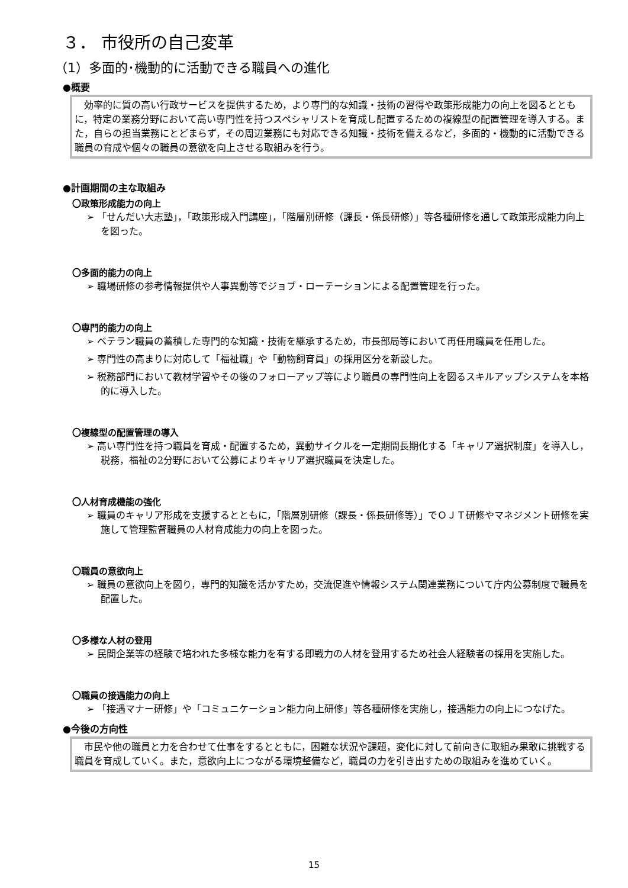３． 市役所の自己変革
（1）多面的･機動的に活動できる職員への進化
●概要
効率的に質の高い行政サービスを提供するため，より専門的な知識・技術の習得や政策形成能力の向上を図るとともに，特定の業務分野において高い専門性を持つスペシャリストを育成し配置するための複線型の配置管理を導入する。また，自らの担当業務にとどまらず，その周辺業務にも対応できる知識・技術を備えるなど，多面的・機動的に活動できる職員の育成や個々の職員の意欲を向上させる取組みを行う。
●計画期間の主な取組み
〇政策形成能力の向上
➢ 「せんだい大志塾」，「政策形成入門講座」，「階層別研修（課長・係長研修）」等各種研修を通して政策形成能力向上を図った。
〇多面的能力の向上
➢ 職場研修の参考情報提供や人事異動等でジョブ・ローテーションによる配置管理を行った。
〇専門的能力の向上
➢ ベテラン職員の蓄積した専門的な知識・技術を継承するため，市長部局等において再任用職員を任用した。
➢ 専門性の高まりに対応して「福祉職」や「動物飼育員」の採用区分を新設した。
➢ 税務部門において教材学習やその後のフォローアップ等により職員の専門性向上を図るスキルアップシステムを本格的に導入した。
〇複線型の配置管理の導入
➢ 高い専門性を持つ職員を育成・配置するため，異動サイクルを一定期間長期化する「キャリア選択制度」を導入し，税務，福祉の2分野において公募によりキャリア選択職員を決定した。
〇人材育成機能の強化
➢ 職員のキャリア形成を支援するとともに，「階層別研修（課長・係長研修等）」でＯＪＴ研修やマネジメント研修を実施して管理監督職員の人材育成能力の向上を図った。
〇職員の意欲向上
➢ 職員の意欲向上を図り，専門的知識を活かすため，交流促進や情報システム関連業務について庁内公募制度で職員を配置した。
〇多様な人材の登用
➢ 民間企業等の経験で培われた多様な能力を有する即戦力の人材を登用するため社会人経験者の採用を実施した。
〇職員の接遇能力の向上
➢ 「接遇マナー研修」や「コミュニケーション能力向上研修」等各種研修を実施し，接遇能力の向上につなげた。
●今後の方向性
市民や他の職員と力を合わせて仕事をするとともに，困難な状況や課題，変化に対して前向きに取組み果敢に挑戦する職員を育成していく。また，意欲向上につながる環境整備など，職員の力を引き出すための取組みを進めていく。
15